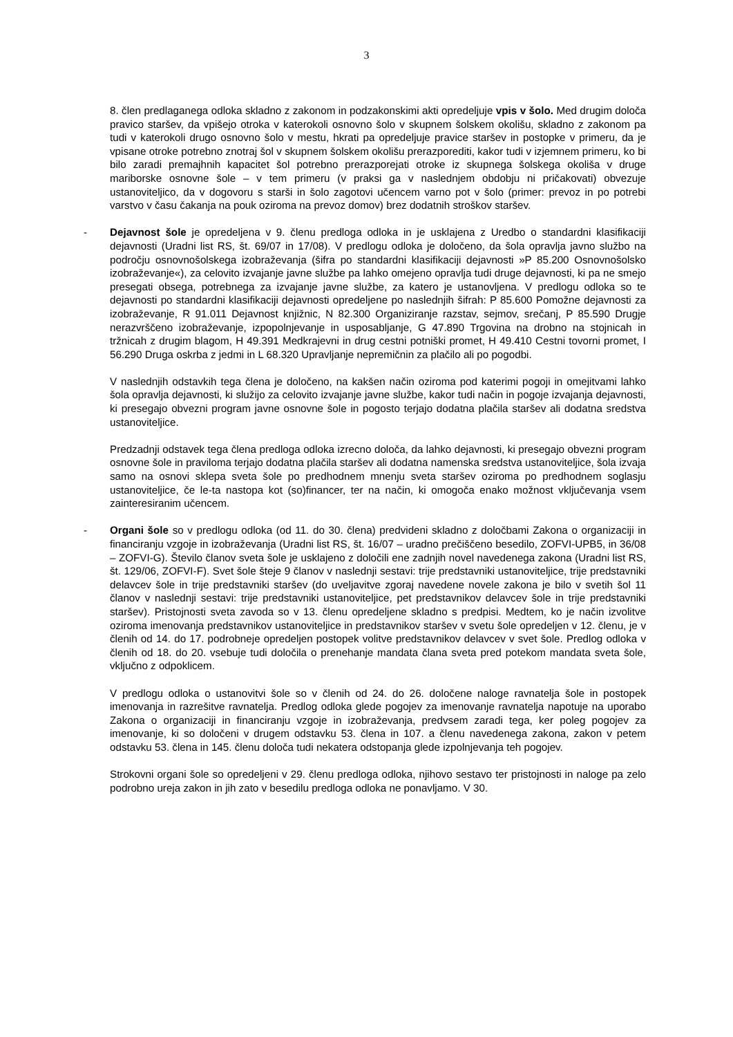3
8. člen predlaganega odloka skladno z zakonom in podzakonskimi akti opredeljuje vpis v šolo. Med drugim določa pravico staršev, da vpišejo otroka v katerokoli osnovno šolo v skupnem šolskem okolišu, skladno z zakonom pa tudi v katerokoli drugo osnovno šolo v mestu, hkrati pa opredeljuje pravice staršev in postopke v primeru, da je vpisane otroke potrebno znotraj šol v skupnem šolskem okolišu prerazporediti, kakor tudi v izjemnem primeru, ko bi bilo zaradi premajhnih kapacitet šol potrebno prerazporejati otroke iz skupnega šolskega okoliša v druge mariborske osnovne šole – v tem primeru (v praksi ga v naslednjem obdobju ni pričakovati) obvezuje ustanoviteljico, da v dogovoru s starši in šolo zagotovi učencem varno pot v šolo (primer: prevoz in po potrebi varstvo v času čakanja na pouk oziroma na prevoz domov) brez dodatnih stroškov staršev.
- Dejavnost šole je opredeljena v 9. členu predloga odloka in je usklajena z Uredbo o standardni klasifikaciji dejavnosti (Uradni list RS, št. 69/07 in 17/08). V predlogu odloka je določeno, da šola opravlja javno službo na področju osnovnošolskega izobraževanja (šifra po standardni klasifikaciji dejavnosti »P 85.200 Osnovnošolsko izobraževanje«), za celovito izvajanje javne službe pa lahko omejeno opravlja tudi druge dejavnosti, ki pa ne smejo presegati obsega, potrebnega za izvajanje javne službe, za katero je ustanovljena. V predlogu odloka so te dejavnosti po standardni klasifikaciji dejavnosti opredeljene po naslednjih šifrah: P 85.600 Pomožne dejavnosti za izobraževanje, R 91.011 Dejavnost knjižnic, N 82.300 Organiziranje razstav, sejmov, srečanj, P 85.590 Drugje nerazvrščeno izobraževanje, izpopolnjevanje in usposabljanje, G 47.890 Trgovina na drobno na stojnicah in tržnicah z drugim blagom, H 49.391 Medkrajevni in drug cestni potniški promet, H 49.410 Cestni tovorni promet, I 56.290 Druga oskrba z jedmi in L 68.320 Upravljanje nepremičnin za plačilo ali po pogodbi.
V naslednjih odstavkih tega člena je določeno, na kakšen način oziroma pod katerimi pogoji in omejitvami lahko šola opravlja dejavnosti, ki služijo za celovito izvajanje javne službe, kakor tudi način in pogoje izvajanja dejavnosti, ki presegajo obvezni program javne osnovne šole in pogosto terjajo dodatna plačila staršev ali dodatna sredstva ustanoviteljice.
Predzadnji odstavek tega člena predloga odloka izrecno določa, da lahko dejavnosti, ki presegajo obvezni program osnovne šole in praviloma terjajo dodatna plačila staršev ali dodatna namenska sredstva ustanoviteljice, šola izvaja samo na osnovi sklepa sveta šole po predhodnem mnenju sveta staršev oziroma po predhodnem soglasju ustanoviteljice, če le-ta nastopa kot (so)financer, ter na način, ki omogoča enako možnost vključevanja vsem zainteresiranim učencem.
- Organi šole so v predlogu odloka (od 11. do 30. člena) predvideni skladno z določbami Zakona o organizaciji in financiranju vzgoje in izobraževanja (Uradni list RS, št. 16/07 – uradno prečiščeno besedilo, ZOFVI-UPB5, in 36/08 – ZOFVI-G). Število članov sveta šole je usklajeno z določili ene zadnjih novel navedenega zakona (Uradni list RS, št. 129/06, ZOFVI-F). Svet šole šteje 9 članov v naslednji sestavi: trije predstavniki ustanoviteljice, trije predstavniki delavcev šole in trije predstavniki staršev (do uveljavitve zgoraj navedene novele zakona je bilo v svetih šol 11 članov v naslednji sestavi: trije predstavniki ustanoviteljice, pet predstavnikov delavcev šole in trije predstavniki staršev). Pristojnosti sveta zavoda so v 13. členu opredeljene skladno s predpisi. Medtem, ko je način izvolitve oziroma imenovanja predstavnikov ustanoviteljice in predstavnikov staršev v svetu šole opredeljen v 12. členu, je v členih od 14. do 17. podrobneje opredeljen postopek volitve predstavnikov delavcev v svet šole. Predlog odloka v členih od 18. do 20. vsebuje tudi določila o prenehanje mandata člana sveta pred potekom mandata sveta šole, vključno z odpoklicem.
V predlogu odloka o ustanovitvi šole so v členih od 24. do 26. določene naloge ravnatelja šole in postopek imenovanja in razrešitve ravnatelja. Predlog odloka glede pogojev za imenovanje ravnatelja napotuje na uporabo Zakona o organizaciji in financiranju vzgoje in izobraževanja, predvsem zaradi tega, ker poleg pogojev za imenovanje, ki so določeni v drugem odstavku 53. člena in 107. a členu navedenega zakona, zakon v petem odstavku 53. člena in 145. členu določa tudi nekatera odstopanja glede izpolnjevanja teh pogojev.
Strokovni organi šole so opredeljeni v 29. členu predloga odloka, njihovo sestavo ter pristojnosti in naloge pa zelo podrobno ureja zakon in jih zato v besedilu predloga odloka ne ponavljamo. V 30.